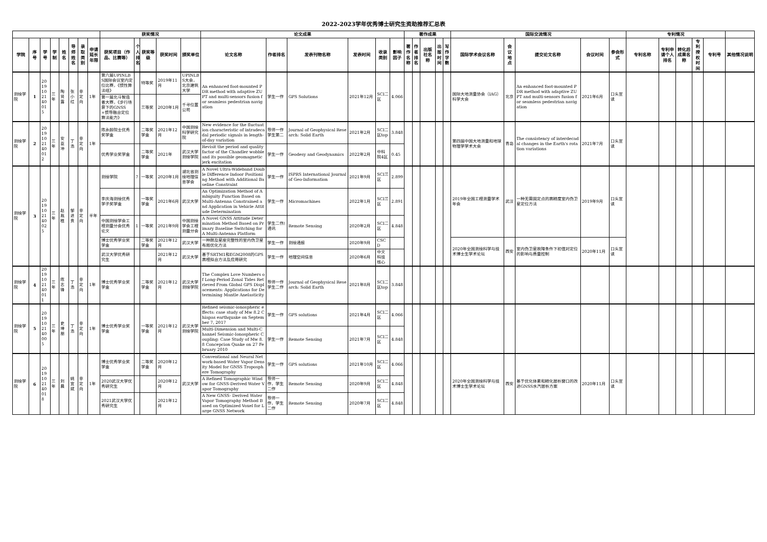2022-2023学年优秀博士研究生资助推荐汇总表
| | | | | | | | | 获奖情况 | | | | | 论文成果 | | | | | | 著作成果 | | | | | 国际交流情况 | | | | | 专利情况 | | | | | |
| --- | --- | --- | --- | --- | --- | --- | --- | --- | --- | --- | --- | --- | --- | --- | --- | --- | --- | --- | --- | --- | --- | --- | --- | --- | --- | --- | --- | --- | --- | --- | --- | --- | --- | --- |
| 学院 | 序号 | 学号 | 学制 | 姓名 | 导师姓名 | 录取类别 | 申请延长年限 | 获奖项目（作品、比赛等） | 个人排名 | 获奖等级 | 获奖时间 | 颁奖单位 | 论文名称 | 作者排名 | 发表刊物名称 | 发表时间 | 收录类别 | 影响因子 | 著作名称 | 作者排名 | 出版社名称 | 出版时间 | 写作字数 | 国际学术会议名称 | 会议地点 | 提交论文名称 | 会议时间 | 参会形式 | 专利名称 | 专利申请个人排名 | 转化后成果名称 | 专利授权时间 | 专利号 | 其他情况说明 |
| 测绘学院 | 1 | 2019102140015 | 三年 | 陶贤露 | 张小红 | 非定向 | 1年 | 第六届UPINLBS国际会议室内定位比赛，《惯性算法组》 | | 特等奖 | 2019年11月 | UPINLBS大会，北京建筑大学 | An enhanced foot-mounted PDR method with adaptive ZUPT and multi-sensors fusion for seamless pedestrian navigation | 学生一作 | GPS Solutions | 2021年12月 | SCI二区 | 4.066 | | | | | | 国际大地测量协会（IAG）科学大会 | 北京 | An enhanced foot-mounted PDR method with adaptive ZUPT and multi-sensors fusion for seamless pedestrian navigation | 2021年6月 | 口头宣读 | | | | | | |
| | | | | | | | | 第一届北斗智造者大赛，《步行场景下的GNSS+惯导融合定位算法能力》 | | 三等奖 | 2020年1月 | 千寻位置公司 | | | | | | | | | | | | | | | | | | | | | | |
| 测绘学院 | 2 | 2019102140012 | 三年 | 安亚冲 | 丁浩 | 非定向 | 1年 | 陈永龄院士优秀奖学金 | | 二等奖学金 | 2021年12月 | 中国测绘科学研究院 | New evidence for the fluctuation characteristic of intradecadal periodic signals in length-of-day variation | 导师一作学生第二 | Journal of Geophysical Research: Solid Earth | 2021年2月 | SCI二区top | 3.848 | | | | | | 第四届中国大地测量和地球物理学学术大会 | 青岛 | The consistency of interdecadal changes in the Earth's rotation variations | 2021年7月 | 口头宣读 | | | | | | |
| | | | | | | | | 优秀学业奖学金 | | 二等奖学金 | 2021年 | 武汉大学测绘学院 | Revisit the period and quality factor of the Chandler wobble and its possible geomagnetic jerk excitation | 学生一作 | Geodesy and Geodynamics | 2022年2月 | 中科院4区 | 0.45 | | | | | | | | | | | | | | | | |
| 测绘学院 | 3 | 2019102140025 | 三年 | 赵胤植 | 邹进贵 | 非定向 | 半年 | 测绘学院 | 7 | 一等奖 | 2020年1月 | 湖北省测绘地理信息学会 | A Novel Ultra-Wideband Double Difference Indoor Positioning Method with Additional Baseline Constraint | 学生一作 | ISPRS International Journal of Geo-Information | 2021年9月 | SCI三区 | 2.899 | | | | | | 2019年全国工程测量学术年会 | 武汉 | 一种无需固定点的高精度室内伪卫星定位方法 | 2019年9月 | 口头宣读 | | | | | | |
| | | | | | | | | 李庆海测绘优秀学子奖学金 | | 一等奖学金 | 2021年6月 | 武汉大学 | An Optimization Method of Ambiguity Function Based on Multi-Antenna Constrained and Application in Vehicle Attitude Determination | 学生一作 | Micromachines | 2022年1月 | SCI三区 | 2.891 | | | | | | | | | | | | | | | | |
| | | | | | | | | 中国测绘学会工程测量分会优秀论文 | 1 | 一等奖 | 2021年9月 | 中国测绘学会工程测量分会 | A Novel GNSS Attitude Determination Method Based on Primary Baseline Switching for A Multi-Antenna Platform | 学生二作/通讯 | Remote Sensing | 2020年2月 | SCI二区 | 4.848 | | | | | | | | | | | | | | | | |
| | | | | | | | | 博士优秀学业奖学金 | | 二等奖学金 | 2021年12月 | 武汉大学 | 一种顾及星座完整性的室内伪卫星布局优化方法 | 学生一作 | 测绘通报 | 2020年9月 | CSCD | | | | | | | 2020年全国测绘科学与技术博士生学术论坛 | 西安 | 室内伪卫星故障条件下初值对定位的影响与质量控制 | 2020年11月 | 口头宣读 | | | | | | |
| | | | | | | | | 武汉大学优秀研究生 | | | 2021年12月 | 武汉大学 | 基于SRTM1和EGM2008的GPS高程拟合方法及应用研究 | 学生一作 | 地理空间信息 | 2020年6月 | 中文科技核心 | | | | | | | | | | | | | | | | | |
| 测绘学院 | 4 | 2019102140011 | 三年 | 陈志锋 | 丁浩 | 非定向 | 1年 | 博士优秀学业奖学金 | | 二等奖学金 | 2021年12月 | 武汉大学测绘学院 | The Complex Love Numbers of Long-Period Zonal Tides Retrieved From Global GPS Displacements: Applications for Determining Mantle Anelasticity | 导师一作学生二作 | Journal of Geophysical Research: Solid Earth | 2021年8月 | SCI二区top | 3.848 | | | | | | | | | | | | | | | | |
| 测绘学院 | 5 | 2019102140005 | 三年 | 史坤朋 | 丁浩 | 非定向 | 1年 | 博士优秀学业奖学金 | | 一等奖学金 | 2021年12月 | 武汉大学测绘学院 | Refined seismic-ionospheric effects: case study of Mw 8.2 Chiapas earthquake on September 7, 2017 | 学生一作 | GPS solutions | 2021年4月 | SCI二区 | 4.066 | | | | | | | | | | | | | | | | |
| | | | | | | | | | | | | | Multi-Dimension and Multi-Channel Seismic-Ionospheric Coupling: Case Study of Mw 8.8 Concepcion Quake on 27 February 2010 | 学生一作 | Remote Sensing | 2021年7月 | SCI二区 | 4.848 | | | | | | | | | | | | | | | | |
| 测绘学院 | 6 | 2019102140018 | 三年 | 刘晨 | 姚宜斌 | 非定向 | 1年 | 博士优秀学业奖学金 | | 二等奖学金 | 2020年12月 | 武汉大学 | Conventional and Neural Network-based Water Vapor Density Model for GNSS Troposphere Tomography | 学生一作 | GPS solutions | 2021年10月 | SCI二区 | 4.066 | | | | | | 2020年全国测绘科学与技术博士生学术论坛 | 西安 | 基于优化体素和精化层析窗口的改进GNSS水汽层析方案 | 2020年11月 | 口头宣读 | | | | | | |
| | | | | | | | | 2020武汉大学优秀研究生 | | | 2020年12月 | | A Refined Tomographic Window for GNSS-Derived Water Vapor Tomography | 导师一作，学生二作 | Remote Sensing | 2020年9月 | SCI二区 | 4.848 | | | | | | | | | | | | | | | | |
| | | | | | | | | 2021武汉大学优秀研究生 | | | 2021年12月 | | A New GNSS- Derived Water Vapor Tomography Method Based on Optimized Voxel for Large GNSS Network | 导师一作，学生二作 | Remote Sensing | 2020年7月 | SCI二区 | 4.848 | | | | | | | | | | | | | | | | |